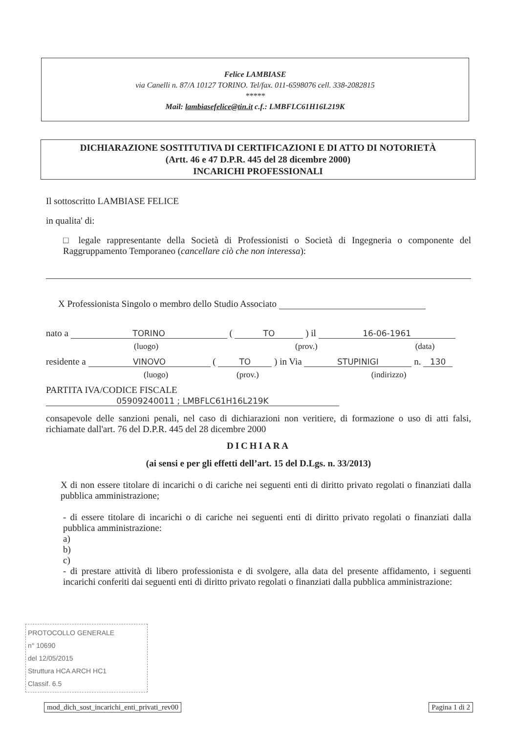Felice LAMBIASE
via Canelli n. 87/A 10127 TORINO. Tel/fax. 011-6598076 cell. 338-2082815
*****
Mail: lambiasefelice@tin.it c.f.: LMBFLC61H16L219K
DICHIARAZIONE SOSTITUTIVA DI CERTIFICAZIONI E DI ATTO DI NOTORIETÀ
(Artt. 46 e 47 D.P.R. 445 del 28 dicembre 2000)
INCARICHI PROFESSIONALI
Il sottoscritto LAMBIASE FELICE
in qualita' di:
□ legale rappresentante della Società di Professionisti o Società di Ingegneria o componente del Raggruppamento Temporaneo (cancellare ciò che non interessa):
X Professionista Singolo o membro dello Studio Associato
nato a TORINO ( TO ) il 16-06-1961
(luogo) (prov.) (data)
residente a VINOVO ( TO ) in Via STUPINIGI n. 130
(luogo) (prov.) (indirizzo)
PARTITA IVA/CODICE FISCALE 05909240011 ; LMBFLC61H16L219K
consapevole delle sanzioni penali, nel caso di dichiarazioni non veritiere, di formazione o uso di atti falsi, richiamate dall'art. 76 del D.P.R. 445 del 28 dicembre 2000
DICHIARA
(ai sensi e per gli effetti dell’art. 15 del D.Lgs. n. 33/2013)
X di non essere titolare di incarichi o di cariche nei seguenti enti di diritto privato regolati o finanziati dalla pubblica amministrazione;
- di essere titolare di incarichi o di cariche nei seguenti enti di diritto privato regolati o finanziati dalla pubblica amministrazione:
a)
b)
c)
- di prestare attività di libero professionista e di svolgere, alla data del presente affidamento, i seguenti incarichi conferiti dai seguenti enti di diritto privato regolati o finanziati dalla pubblica amministrazione:
PROTOCOLLO GENERALE
n° 10690
del 12/05/2015
Struttura HCA ARCH HC1
Classif. 6.5
mod_dich_sost_incarichi_enti_privati_rev00 Pagina 1 di 2